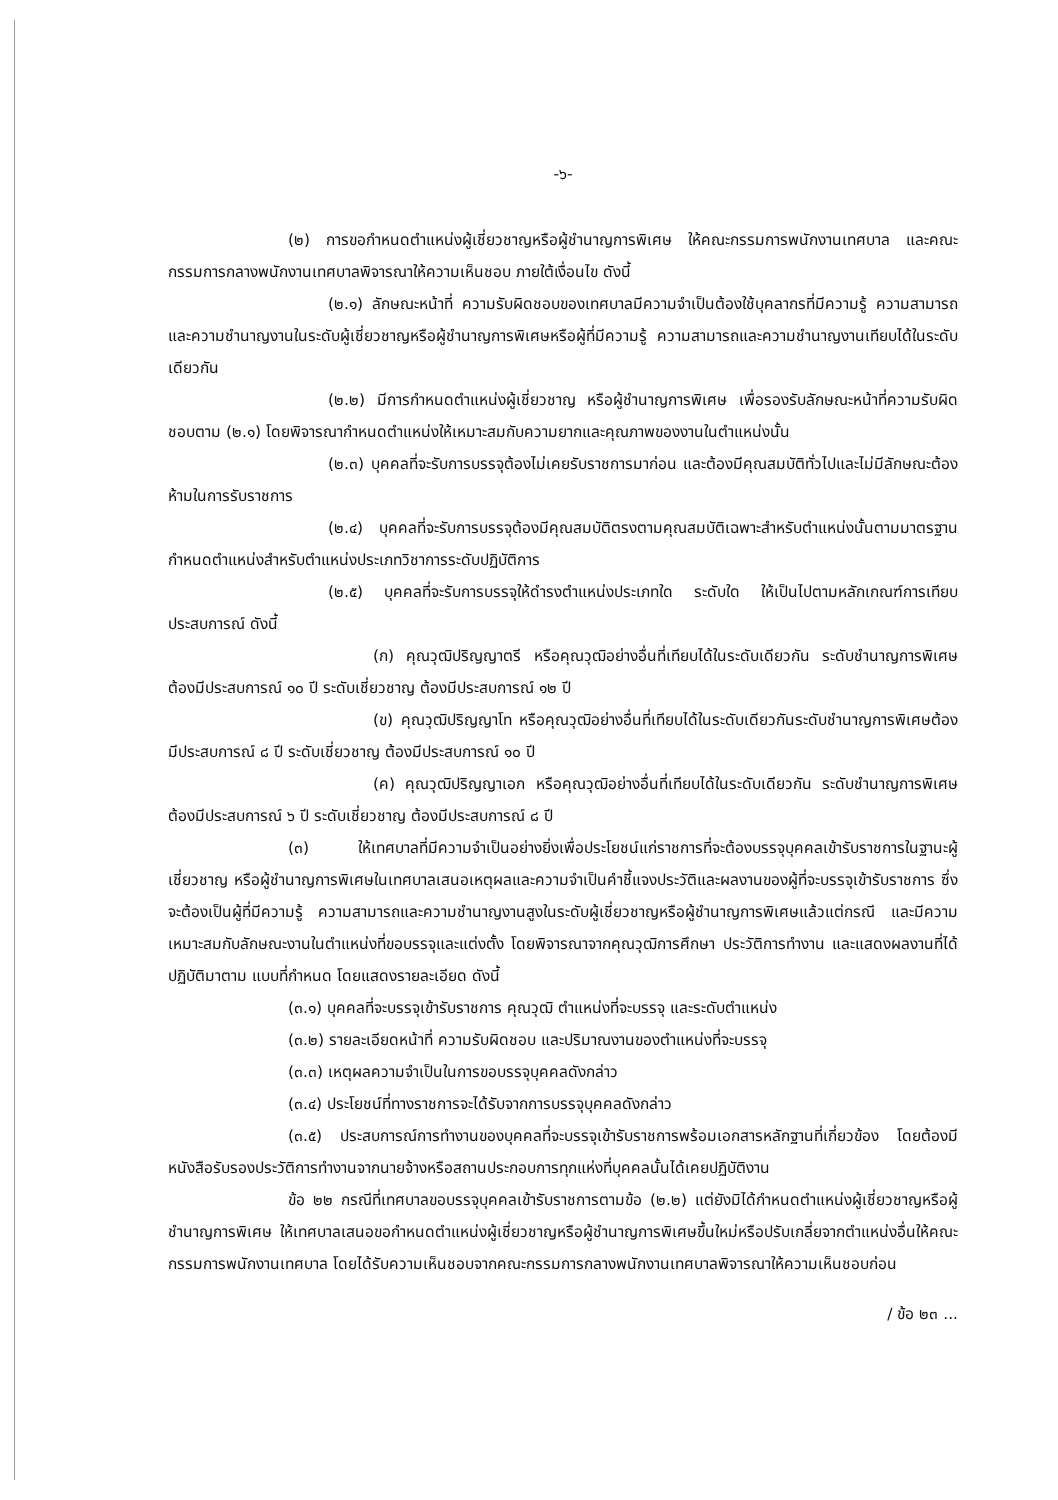-๖-
(๒) การขอกำหนดตำแหน่งผู้เชี่ยวชาญหรือผู้ชำนาญการพิเศษ ให้คณะกรรมการพนักงานเทศบาล และคณะกรรมการกลางพนักงานเทศบาลพิจารณาให้ความเห็นชอบ ภายใต้เงื่อนไข ดังนี้
(๒.๑) ลักษณะหน้าที่ ความรับผิดชอบของเทศบาลมีความจำเป็นต้องใช้บุคลากรที่มีความรู้ ความสามารถและความชำนาญงานในระดับผู้เชี่ยวชาญหรือผู้ชำนาญการพิเศษหรือผู้ที่มีความรู้ ความสามารถและความชำนาญงานเทียบได้ในระดับเดียวกัน
(๒.๒) มีการกำหนดตำแหน่งผู้เชี่ยวชาญ หรือผู้ชำนาญการพิเศษ เพื่อรองรับลักษณะหน้าที่ความรับผิดชอบตาม (๒.๑) โดยพิจารณากำหนดตำแหน่งให้เหมาะสมกับความยากและคุณภาพของงานในตำแหน่งนั้น
(๒.๓) บุคคลที่จะรับการบรรจุต้องไม่เคยรับราชการมาก่อน และต้องมีคุณสมบัติทั่วไปและไม่มีลักษณะต้องห้ามในการรับราชการ
(๒.๔) บุคคลที่จะรับการบรรจุต้องมีคุณสมบัติตรงตามคุณสมบัติเฉพาะสำหรับตำแหน่งนั้นตามมาตรฐานกำหนดตำแหน่งสำหรับตำแหน่งประเภทวิชาการระดับปฏิบัติการ
(๒.๕) บุคคลที่จะรับการบรรจุให้ดำรงตำแหน่งประเภทใด ระดับใด ให้เป็นไปตามหลักเกณฑ์การเทียบประสบการณ์ ดังนี้
(ก) คุณวุฒิปริญญาตรี หรือคุณวุฒิอย่างอื่นที่เทียบได้ในระดับเดียวกัน ระดับชำนาญการพิเศษต้องมีประสบการณ์ ๑๐ ปี ระดับเชี่ยวชาญ ต้องมีประสบการณ์ ๑๒ ปี
(ข) คุณวุฒิปริญญาโท หรือคุณวุฒิอย่างอื่นที่เทียบได้ในระดับเดียวกันระดับชำนาญการพิเศษต้องมีประสบการณ์ ๘ ปี ระดับเชี่ยวชาญ ต้องมีประสบการณ์ ๑๐ ปี
(ค) คุณวุฒิปริญญาเอก หรือคุณวุฒิอย่างอื่นที่เทียบได้ในระดับเดียวกัน ระดับชำนาญการพิเศษต้องมีประสบการณ์ ๖ ปี ระดับเชี่ยวชาญ ต้องมีประสบการณ์ ๘ ปี
(๓) ให้เทศบาลที่มีความจำเป็นอย่างยิ่งเพื่อประโยชน์แก่ราชการที่จะต้องบรรจุบุคคลเข้ารับราชการในฐานะผู้เชี่ยวชาญ หรือผู้ชำนาญการพิเศษในเทศบาลเสนอเหตุผลและความจำเป็นคำชี้แจงประวัติและผลงานของผู้ที่จะบรรจุเข้ารับราชการ ซึ่งจะต้องเป็นผู้ที่มีความรู้ ความสามารถและความชำนาญงานสูงในระดับผู้เชี่ยวชาญหรือผู้ชำนาญการพิเศษแล้วแต่กรณี และมีความเหมาะสมกับลักษณะงานในตำแหน่งที่ขอบรรจุและแต่งตั้ง โดยพิจารณาจากคุณวุฒิการศึกษา ประวัติการทำงาน และแสดงผลงานที่ได้ปฏิบัติมาตาม แบบที่กำหนด โดยแสดงรายละเอียด ดังนี้
(๓.๑) บุคคลที่จะบรรจุเข้ารับราชการ คุณวุฒิ ตำแหน่งที่จะบรรจุ และระดับตำแหน่ง
(๓.๒) รายละเอียดหน้าที่ ความรับผิดชอบ และปริมาณงานของตำแหน่งที่จะบรรจุ
(๓.๓) เหตุผลความจำเป็นในการขอบรรจุบุคคลดังกล่าว
(๓.๔) ประโยชน์ที่ทางราชการจะได้รับจากการบรรจุบุคคลดังกล่าว
(๓.๕) ประสบการณ์การทำงานของบุคคลที่จะบรรจุเข้ารับราชการพร้อมเอกสารหลักฐานที่เกี่ยวข้อง โดยต้องมีหนังสือรับรองประวัติการทำงานจากนายจ้างหรือสถานประกอบการทุกแห่งที่บุคคลนั้นได้เคยปฏิบัติงาน
ข้อ ๒๒ กรณีที่เทศบาลขอบรรจุบุคคลเข้ารับราชการตามข้อ (๒.๒) แต่ยังมิได้กำหนดตำแหน่งผู้เชี่ยวชาญหรือผู้ชำนาญการพิเศษ ให้เทศบาลเสนอขอกำหนดตำแหน่งผู้เชี่ยวชาญหรือผู้ชำนาญการพิเศษขึ้นใหม่หรือปรับเกลี่ยจากตำแหน่งอื่นให้คณะกรรมการพนักงานเทศบาล โดยได้รับความเห็นชอบจากคณะกรรมการกลางพนักงานเทศบาลพิจารณาให้ความเห็นชอบก่อน
/ ข้อ ๒๓ ...